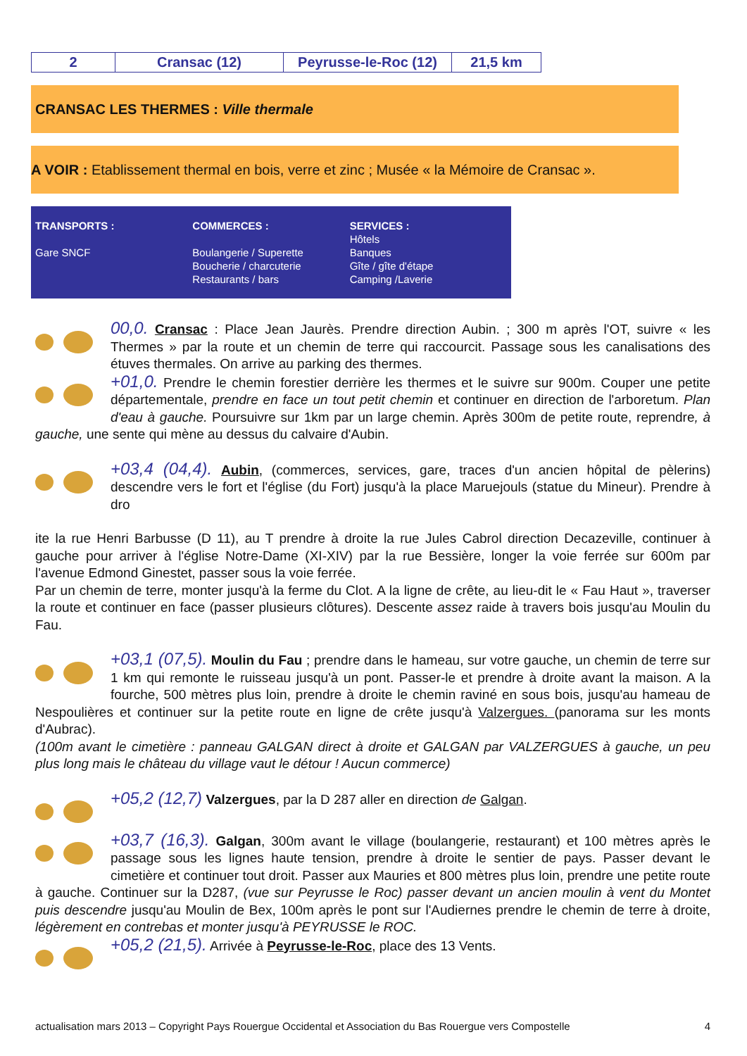| 2 | Cransac (12) | Peyrusse-le-Roc (12) | 21,5 km |
CRANSAC LES THERMES : Ville thermale
A VOIR : Etablissement thermal en bois, verre et zinc ; Musée « la Mémoire de Cransac ».
TRANSPORTS :
Gare SNCF
COMMERCES :
Boulangerie / Superette
Boucherie / charcuterie
Restaurants / bars
SERVICES :
Hôtels
Banques
Gîte / gîte d'étape
Camping /Laverie
00,0. Cransac : Place Jean Jaurès. Prendre direction Aubin. ; 300 m après l'OT, suivre « les Thermes » par la route et un chemin de terre qui raccourcit. Passage sous les canalisations des étuves thermales. On arrive au parking des thermes.
+01,0. Prendre le chemin forestier derrière les thermes et le suivre sur 900m. Couper une petite départementale, prendre en face un tout petit chemin et continuer en direction de l'arboretum. Plan d'eau à gauche. Poursuivre sur 1km par un large chemin. Après 300m de petite route, reprendre, à gauche, une sente qui mène au dessus du calvaire d'Aubin.
+03,4 (04,4). Aubin, (commerces, services, gare, traces d'un ancien hôpital de pèlerins) descendre vers le fort et l'église (du Fort) jusqu'à la place Maruejouls (statue du Mineur). Prendre à dro
ite la rue Henri Barbusse (D 11), au T prendre à droite la rue Jules Cabrol direction Decazeville, continuer à gauche pour arriver à l'église Notre-Dame (XI-XIV) par la rue Bessière, longer la voie ferrée sur 600m par l'avenue Edmond Ginestet, passer sous la voie ferrée.
Par un chemin de terre, monter jusqu'à la ferme du Clot. A la ligne de crête, au lieu-dit le « Fau Haut », traverser la route et continuer en face (passer plusieurs clôtures). Descente assez raide à travers bois jusqu'au Moulin du Fau.
+03,1 (07,5). Moulin du Fau ; prendre dans le hameau, sur votre gauche, un chemin de terre sur 1 km qui remonte le ruisseau jusqu'à un pont. Passer-le et prendre à droite avant la maison. A la fourche, 500 mètres plus loin, prendre à droite le chemin raviné en sous bois, jusqu'au hameau de Nespoulières et continuer sur la petite route en ligne de crête jusqu'à Valzergues. (panorama sur les monts d'Aubrac).
(100m avant le cimetière : panneau GALGAN direct à droite et GALGAN par VALZERGUES à gauche, un peu plus long mais le château du village vaut le détour ! Aucun commerce)
+05,2 (12,7) Valzergues, par la D 287 aller en direction de Galgan.
+03,7 (16,3). Galgan, 300m avant le village (boulangerie, restaurant) et 100 mètres après le passage sous les lignes haute tension, prendre à droite le sentier de pays. Passer devant le cimetière et continuer tout droit. Passer aux Mauries et 800 mètres plus loin, prendre une petite route à gauche. Continuer sur la D287, (vue sur Peyrusse le Roc) passer devant un ancien moulin à vent du Montet puis descendre jusqu'au Moulin de Bex, 100m après le pont sur l'Audiernes prendre le chemin de terre à droite, légèrement en contrebas et monter jusqu'à PEYRUSSE le ROC.
+05,2 (21,5). Arrivée à Peyrusse-le-Roc, place des 13 Vents.
actualisation mars 2013 – Copyright Pays Rouergue Occidental et Association du Bas Rouergue vers Compostelle 4